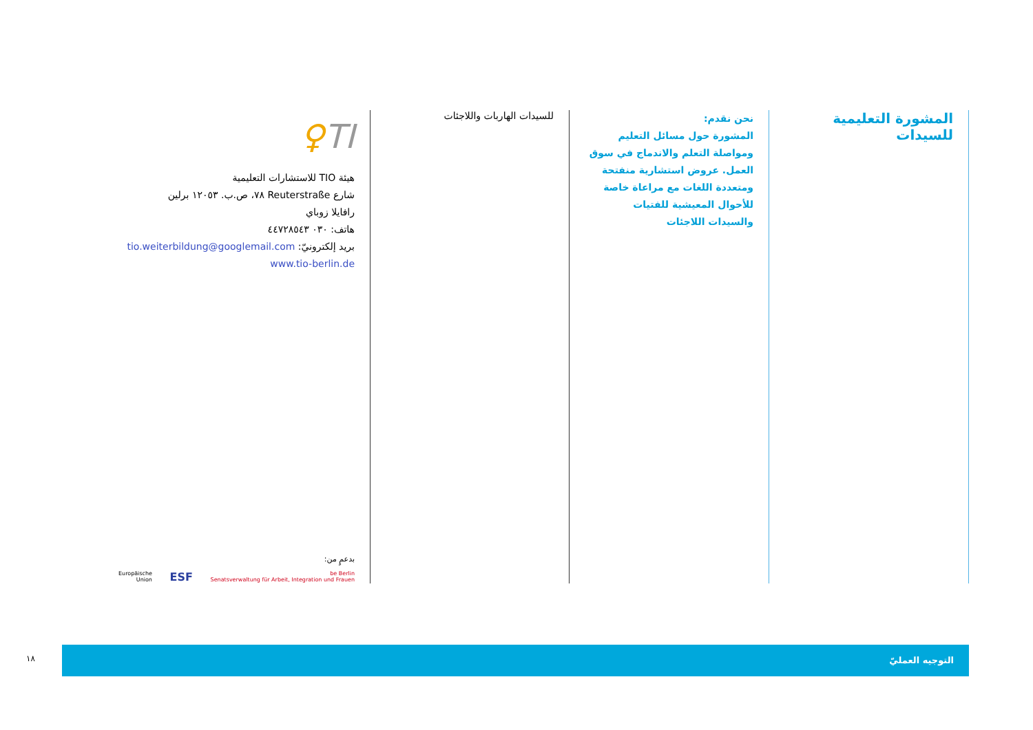المشورة التعليمية للسيدات
نحن نقدم:
المشورة حول مسائل التعليم ومواصلة التعلم والاندماج في سوق العمل. عروض استشارية منفتحة ومتعددة اللغات مع مراعاة خاصة للأحوال المعيشية للفتيات والسيدات اللاجئات
للسيدات الهاربات واللاجئات
TI♀
هيئة TIO للاستشارات التعليمية
شارع Reuterstraße ٧٨، ص.ب. ١٢٠٥٣ برلين
رافايلا زوباي
هاتف: ٠٣٠ ٤٤٧٢٨٥٤٣
بريد إلكترونيّ: tio.weiterbildung@googlemail.com
www.tio-berlin.de
بدعمٍ من:
Europäische
Union ESF be Berlin
Senatsverwaltung für Arbeit, Integration und Frauen
١٨
التوجيه العمليّ